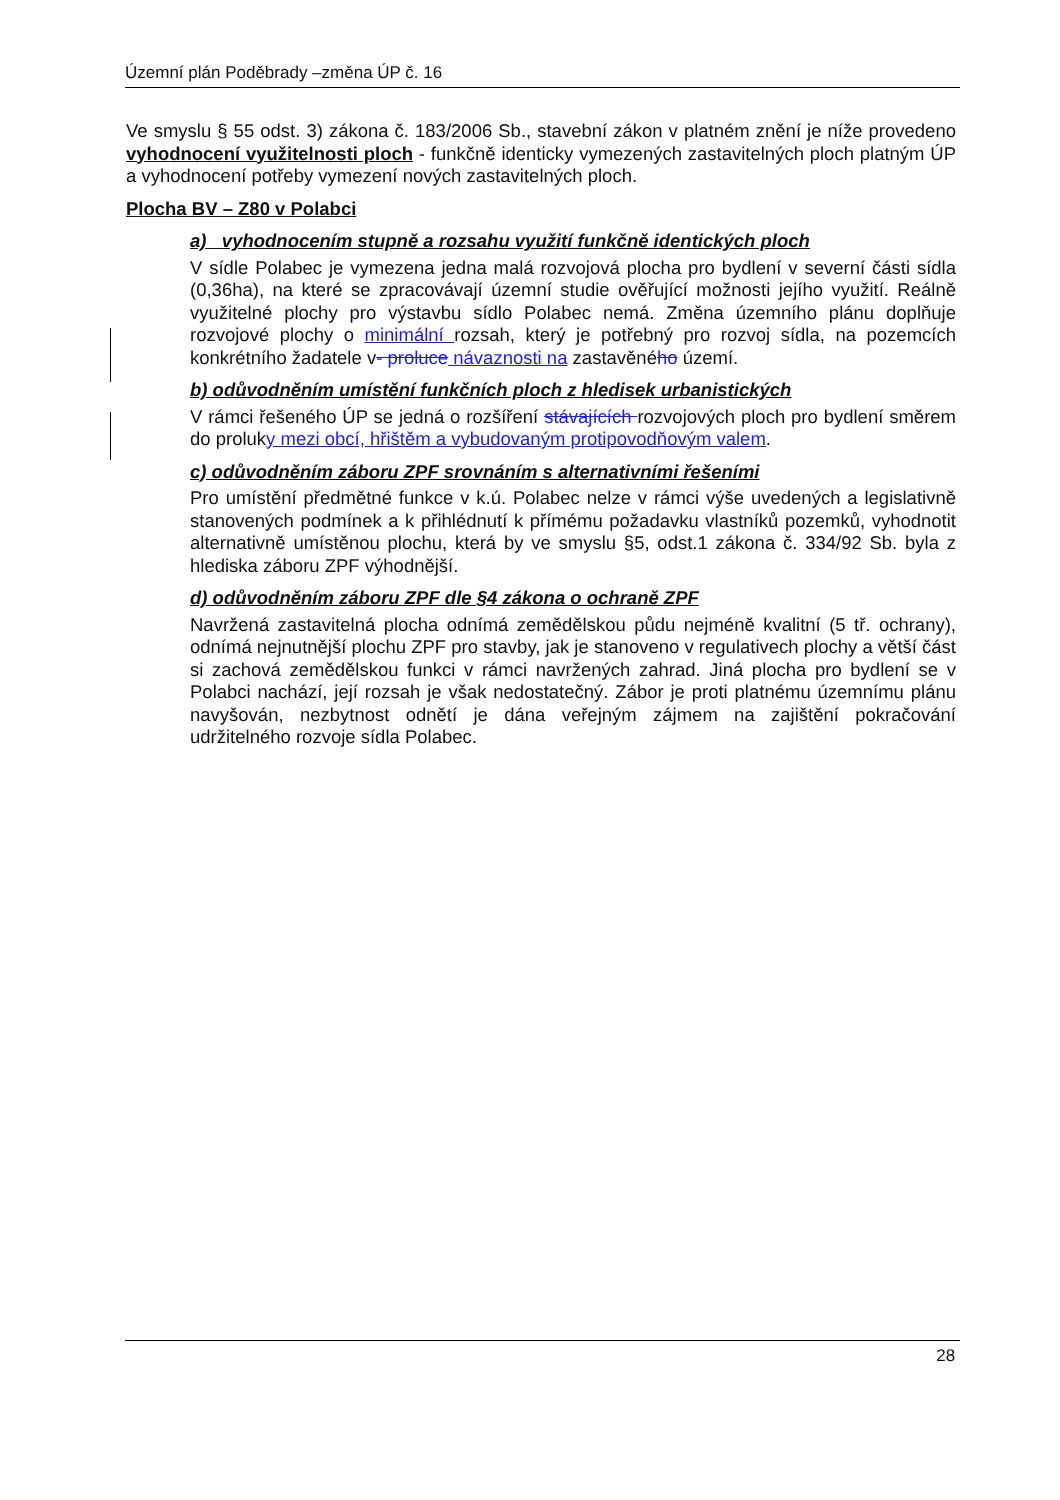Územní plán Poděbrady –změna ÚP č. 16
Ve smyslu § 55 odst. 3) zákona č. 183/2006 Sb., stavební zákon v platném znění je níže provedeno vyhodnocení využitelnosti ploch - funkčně identicky vymezených zastavitelných ploch platným ÚP a vyhodnocení potřeby vymezení nových zastavitelných ploch.
Plocha BV – Z80 v Polabci
a) vyhodnocením stupně a rozsahu využití funkčně identických ploch
V sídle Polabec je vymezena jedna malá rozvojová plocha pro bydlení v severní části sídla (0,36ha), na které se zpracovávají územní studie ověřující možnosti jejího využití. Reálně využitelné plochy pro výstavbu sídlo Polabec nemá. Změna územního plánu doplňuje rozvojové plochy o minimální rozsah, který je potřebný pro rozvoj sídla, na pozemcích konkrétního žadatele v- proluce návaznosti na zastavěného území.
b) odůvodněním umístění funkčních ploch z hledisek urbanistických
V rámci řešeného ÚP se jedná o rozšíření stávajících rozvojových ploch pro bydlení směrem do proluky mezi obcí, hřištěm a vybudovaným protipovodňovým valem.
c) odůvodněním záboru ZPF srovnáním s alternativními řešeními
Pro umístění předmětné funkce v k.ú. Polabec nelze v rámci výše uvedených a legislativně stanovených podmínek a k přihlédnutí k přímému požadavku vlastníků pozemků, vyhodnotit alternativně umístěnou plochu, která by ve smyslu §5, odst.1 zákona č. 334/92 Sb. byla z hlediska záboru ZPF výhodnější.
d) odůvodněním záboru ZPF dle §4 zákona o ochraně ZPF
Navržená zastavitelná plocha odnímá zemědělskou půdu nejméně kvalitní (5 tř. ochrany), odnímá nejnutnější plochu ZPF pro stavby, jak je stanoveno v regulativech plochy a větší část si zachová zemědělskou funkci v rámci navržených zahrad. Jiná plocha pro bydlení se v Polabci nachází, její rozsah je však nedostatečný. Zábor je proti platnému územnímu plánu navyšován, nezbytnost odnětí je dána veřejným zájmem na zajištění pokračování udržitelného rozvoje sídla Polabec.
28